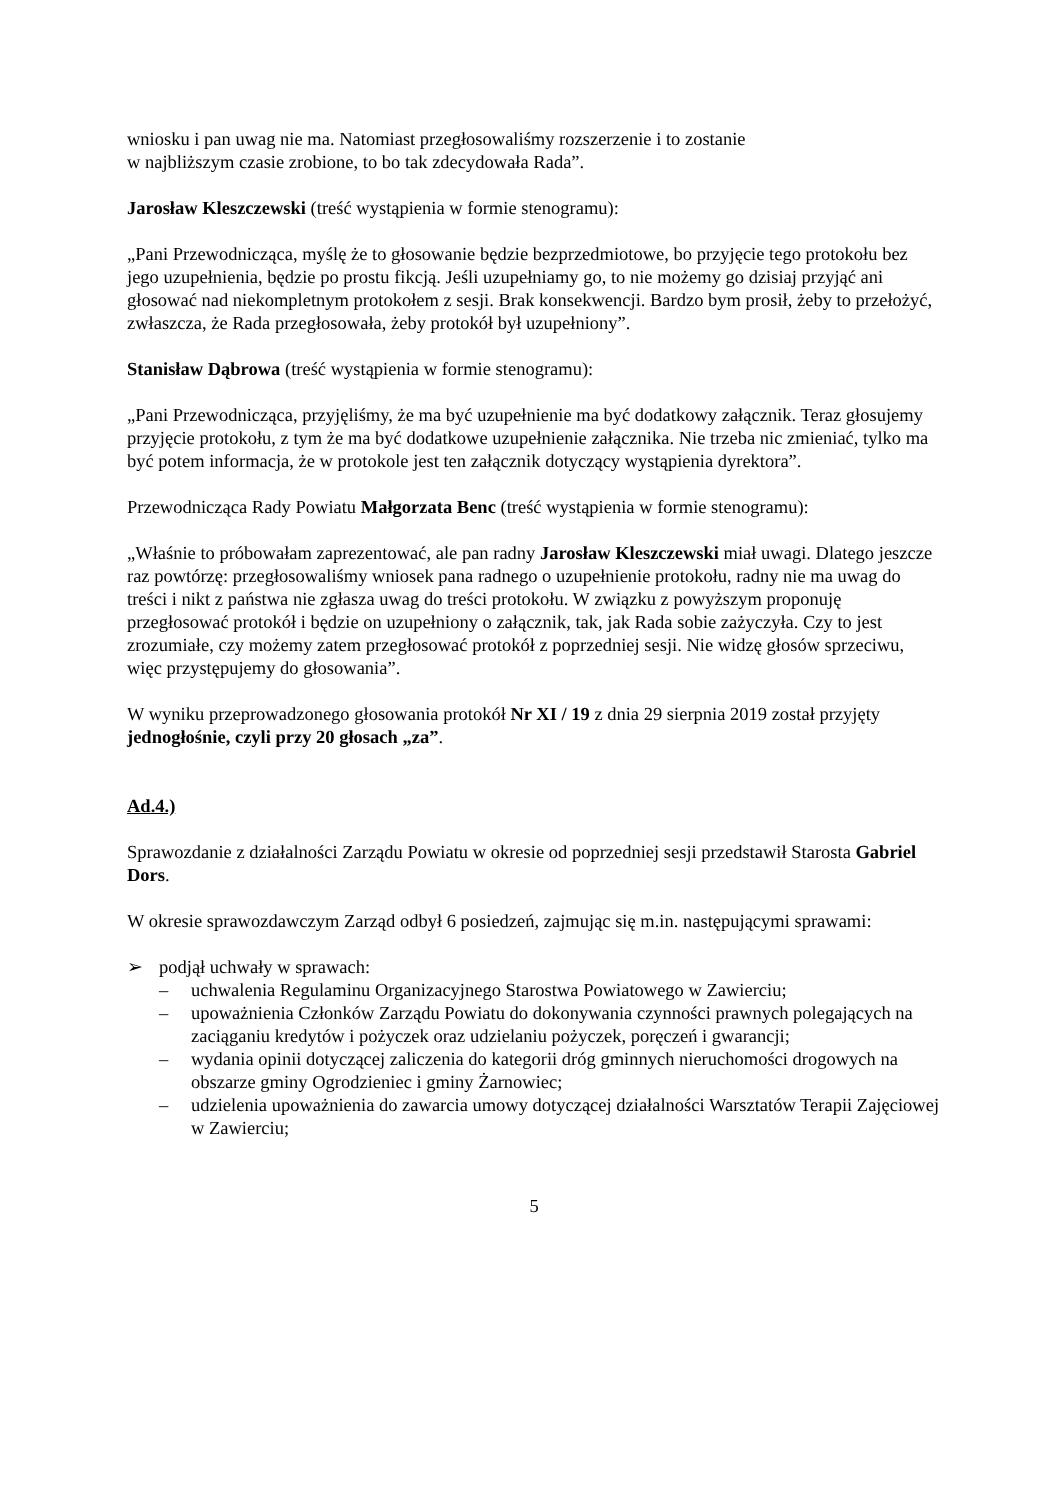wniosku i pan uwag nie ma. Natomiast przegłosowaliśmy rozszerzenie i to zostanie
w najbliższym czasie zrobione, to bo tak zdecydowała Rada”.
Jarosław Kleszczewski (treść wystąpienia w formie stenogramu):
„Pani Przewodnicząca, myślę że to głosowanie będzie bezprzedmiotowe, bo przyjęcie tego protokołu bez jego uzupełnienia, będzie po prostu fikcją. Jeśli uzupełniamy go, to nie możemy go dzisiaj przyjąć ani głosować nad niekompletnym protokołem z sesji. Brak konsekwencji. Bardzo bym prosił, żeby to przełożyć, zwłaszcza, że Rada przegłosowała, żeby protokół był uzupełniony”.
Stanisław Dąbrowa (treść wystąpienia w formie stenogramu):
„Pani Przewodnicząca, przyjęliśmy, że ma być uzupełnienie ma być dodatkowy załącznik. Teraz głosujemy przyjęcie protokołu, z tym że ma być dodatkowe uzupełnienie załącznika. Nie trzeba nic zmieniać, tylko ma być potem informacja, że w protokole jest ten załącznik dotyczący wystąpienia dyrektora”.
Przewodnicząca Rady Powiatu Małgorzata Benc (treść wystąpienia w formie stenogramu):
„Właśnie to próbowałam zaprezentować, ale pan radny Jarosław Kleszczewski miał uwagi. Dlatego jeszcze raz powtórzę: przegłosowaliśmy wniosek pana radnego o uzupełnienie protokołu, radny nie ma uwag do treści i nikt z państwa nie zgłasza uwag do treści protokołu. W związku z powyższym proponuję przegłosować protokół i będzie on uzupełniony o załącznik, tak, jak Rada sobie zażyczyła. Czy to jest zrozumiałe, czy możemy zatem przegłosować protokół z poprzedniej sesji. Nie widzę głosów sprzeciwu, więc przystępujemy do głosowania”.
W wyniku przeprowadzonego głosowania protokół Nr XI / 19 z dnia 29 sierpnia 2019 został przyjęty jednogłośnie, czyli przy 20 głosach „za”.
Ad.4.)
Sprawozdanie z działalności Zarządu Powiatu w okresie od poprzedniej sesji przedstawił Starosta Gabriel Dors.
W okresie sprawozdawczym Zarząd odbył 6 posiedzeń, zajmując się m.in. następującymi sprawami:
➢ podjął uchwały w sprawach:
– uchwalenia Regulaminu Organizacyjnego Starostwa Powiatowego w Zawierciu;
– upoważnienia Członków Zarządu Powiatu do dokonywania czynności prawnych polegających na zaciąganiu kredytów i pożyczek oraz udzielaniu pożyczek, poręczeń i gwarancji;
– wydania opinii dotyczącej zaliczenia do kategorii dróg gminnych nieruchomości drogowych na obszarze gminy Ogrodzieniec i gminy Żarnowiec;
– udzielenia upoważnienia do zawarcia umowy dotyczącej działalności Warsztatów Terapii Zajęciowej w Zawierciu;
5